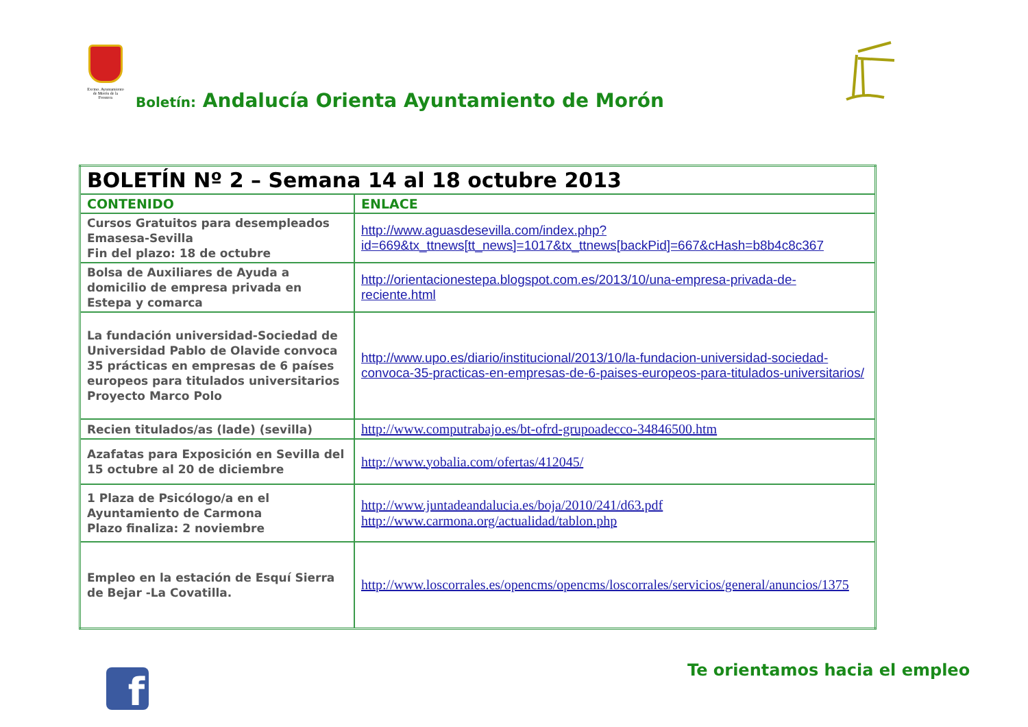Excmo. Ayuntamiento de Morón de la Frontera
Boletín: Andalucía Orienta Ayuntamiento de Morón
| BOLETÍN Nº 2 – Semana 14 al 18 octubre 2013 | |
| --- | --- |
| CONTENIDO | ENLACE |
| Cursos Gratuitos para desempleados Emasesa-Sevilla Fin del plazo: 18 de octubre | http://www.aguasdesevilla.com/index.php?id=669&tx_ttnews[tt_news]=1017&tx_ttnews[backPid]=667&cHash=b8b4c8c367 |
| Bolsa de Auxiliares de Ayuda a domicilio de empresa privada en Estepa y comarca | http://orientacionestepa.blogspot.com.es/2013/10/una-empresa-privada-de-reciente.html |
| La fundación universidad-Sociedad de Universidad Pablo de Olavide convoca 35 prácticas en empresas de 6 países europeos para titulados universitarios Proyecto Marco Polo | http://www.upo.es/diario/institucional/2013/10/la-fundacion-universidad-sociedad-convoca-35-practicas-en-empresas-de-6-paises-europeos-para-titulados-universitarios/ |
| Recien titulados/as (lade) (sevilla) | http://www.computrabajo.es/bt-ofrd-grupoadecco-34846500.htm |
| Azafatas para Exposición en Sevilla del 15 octubre al 20 de diciembre | http://www.yobalia.com/ofertas/412045/ |
| 1 Plaza de Psicólogo/a en el Ayuntamiento de Carmona Plazo finaliza: 2 noviembre | http://www.juntadeandalucia.es/boja/2010/241/d63.pdf http://www.carmona.org/actualidad/tablon.php |
| Empleo en la estación de Esquí Sierra de Bejar -La Covatilla. | http://www.loscorrales.es/opencms/opencms/loscorrales/servicios/general/anuncios/1375 |
f Te orientamos hacia el empleo